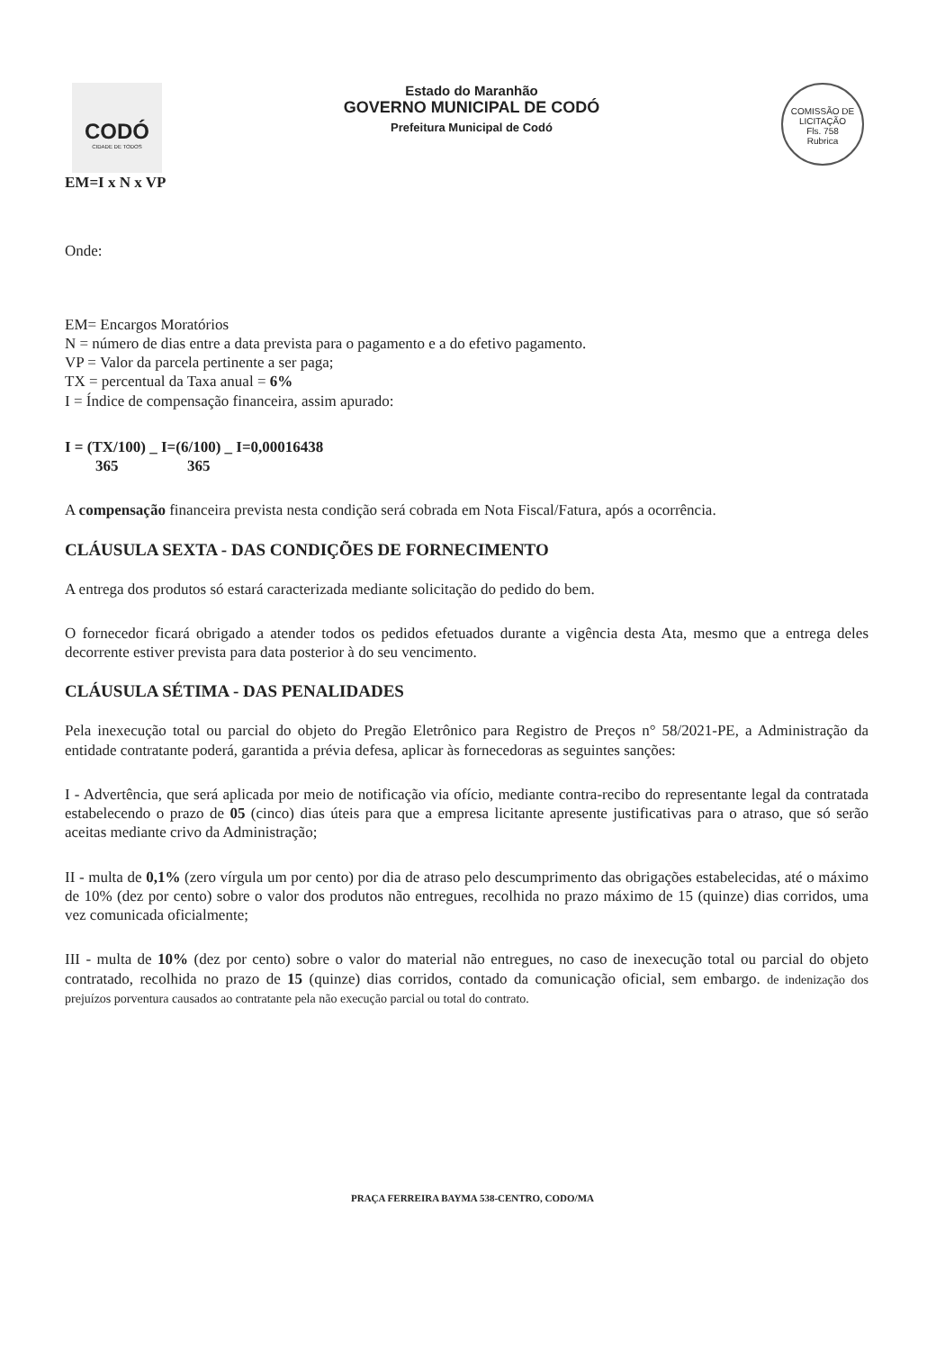CODÓ
CIDADE DE TODOS
Estado do Maranhão
GOVERNO MUNICIPAL DE CODÓ
Prefeitura Municipal de Codó
COMISSÃO DE LICITAÇÃO
Fls. 758
Rubrica
EM=I x N x VP
Onde:
EM= Encargos Moratórios
N = número de dias entre a data prevista para o pagamento e a do efetivo pagamento.
VP = Valor da parcela pertinente a ser paga;
TX = percentual da Taxa anual = 6%
I = Índice de compensação financeira, assim apurado:
I = (TX/100) _ I=(6/100) _ I=0,00016438
365 365
A compensação financeira prevista nesta condição será cobrada em Nota Fiscal/Fatura, após a ocorrência.
CLÁUSULA SEXTA - DAS CONDIÇÕES DE FORNECIMENTO
A entrega dos produtos só estará caracterizada mediante solicitação do pedido do bem.
O fornecedor ficará obrigado a atender todos os pedidos efetuados durante a vigência desta Ata, mesmo que a entrega deles decorrente estiver prevista para data posterior à do seu vencimento.
CLÁUSULA SÉTIMA - DAS PENALIDADES
Pela inexecução total ou parcial do objeto do Pregão Eletrônico para Registro de Preços n° 58/2021-PE, a Administração da entidade contratante poderá, garantida a prévia defesa, aplicar às fornecedoras as seguintes sanções:
I - Advertência, que será aplicada por meio de notificação via ofício, mediante contra-recibo do representante legal da contratada estabelecendo o prazo de 05 (cinco) dias úteis para que a empresa licitante apresente justificativas para o atraso, que só serão aceitas mediante crivo da Administração;
II - multa de 0,1% (zero vírgula um por cento) por dia de atraso pelo descumprimento das obrigações estabelecidas, até o máximo de 10% (dez por cento) sobre o valor dos produtos não entregues, recolhida no prazo máximo de 15 (quinze) dias corridos, uma vez comunicada oficialmente;
III - multa de 10% (dez por cento) sobre o valor do material não entregues, no caso de inexecução total ou parcial do objeto contratado, recolhida no prazo de 15 (quinze) dias corridos, contado da comunicação oficial, sem embargo. de indenização dos prejuízos porventura causados ao contratante pela não execução parcial ou total do contrato.
PRAÇA FERREIRA BAYMA 538-CENTRO, CODO/MA